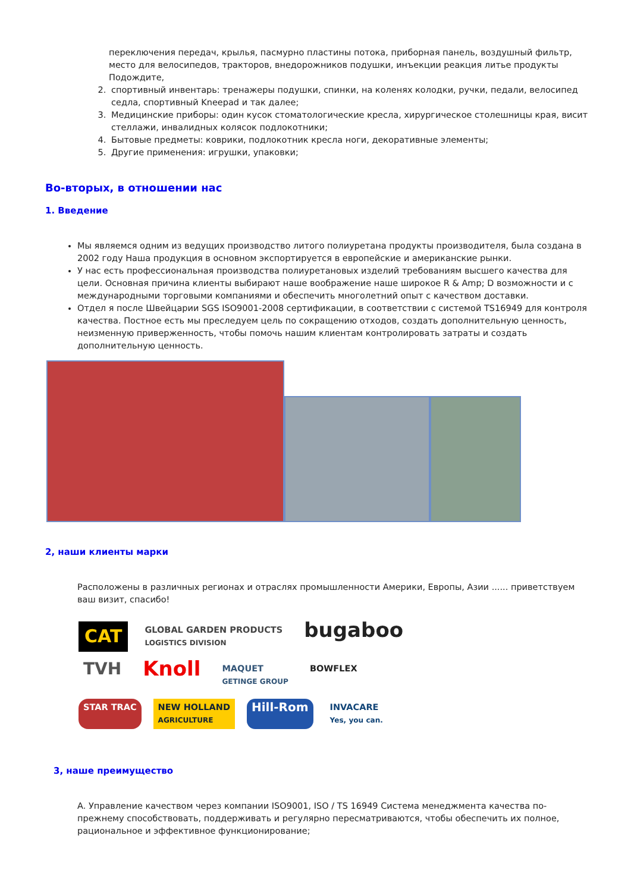переключения передач, крылья, пасмурно пластины потока, приборная панель, воздушный фильтр, место для велосипедов, тракторов, внедорожников подушки, инъекции реакция литье продукты Подождите,
2. спортивный инвентарь: тренажеры подушки, спинки, на коленях колодки, ручки, педали, велосипед седла, спортивный Kneepad и так далее;
3. Медицинские приборы: один кусок стоматологические кресла, хирургическое столешницы края, висит стеллажи, инвалидных колясок подлокотники;
4. Бытовые предметы: коврики, подлокотник кресла ноги, декоративные элементы;
5. Другие применения: игрушки, упаковки;
Во-вторых, в отношении нас
1. Введение
Мы являемся одним из ведущих производство литого полиуретана продукты производителя, была создана в 2002 году Наша продукция в основном экспортируется в европейские и американские рынки.
У нас есть профессиональная производства полиуретановых изделий требованиям высшего качества для цели. Основная причина клиенты выбирают наше воображение наше широкое R & Amp; D возможности и с международными торговыми компаниями и обеспечить многолетний опыт с качеством доставки.
Отдел я после Швейцарии SGS ISO9001-2008 сертификации, в соответствии с системой TS16949 для контроля качества. Постное есть мы преследуем цель по сокращению отходов, создать дополнительную ценность, неизменную приверженность, чтобы помочь нашим клиентам контролировать затраты и создать дополнительную ценность.
2, наши клиенты марки
Расположены в различных регионах и отраслях промышленности Америки, Европы, Азии ...... приветствуем ваш визит, спасибо!
CAT GLOBAL GARDEN PRODUCTS
LOGISTICS DIVISION bugaboo TVH Knoll MAQUET
GETINGE GROUP BOWFLEX STAR TRAC NEW HOLLAND
AGRICULTURE Hill-Rom INVACARE
Yes, you can.
3, наше преимущество
A. Управление качеством через компании ISO9001, ISO / TS 16949 Система менеджмента качества по-прежнему способствовать, поддерживать и регулярно пересматриваются, чтобы обеспечить их полное, рациональное и эффективное функционирование;